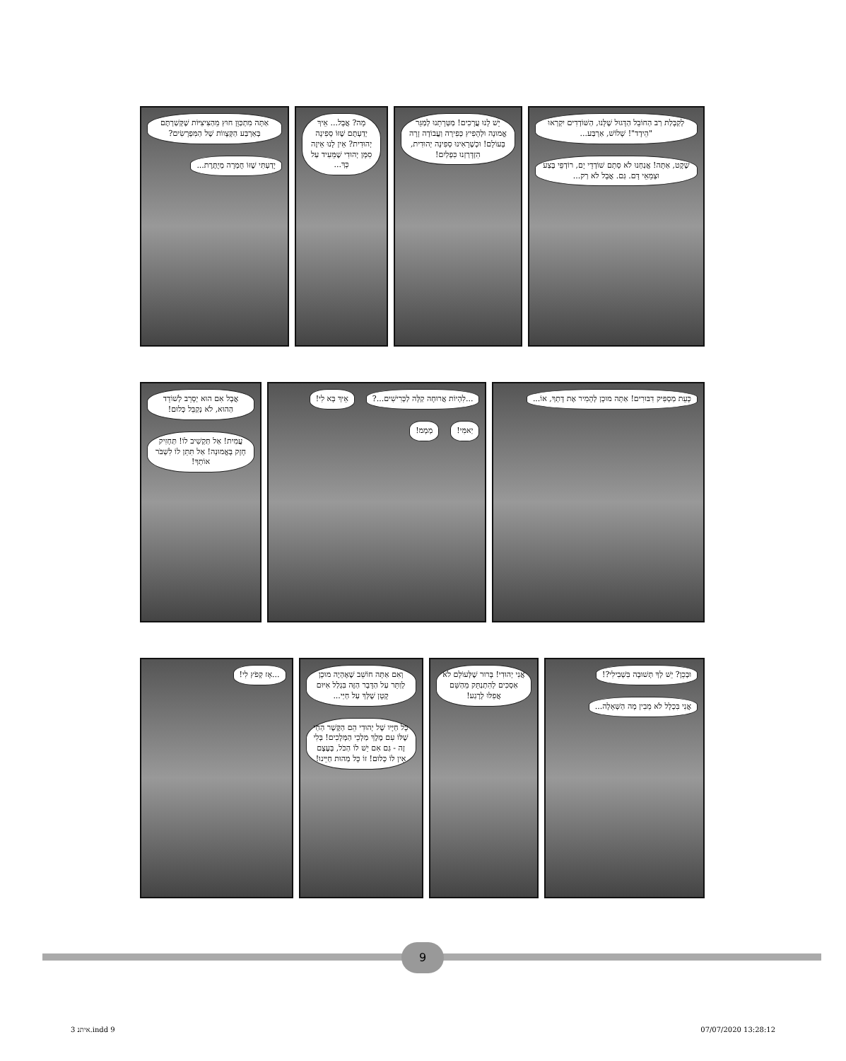לְקַבָּלַת רַב הַחוֹבֵל הַדָּגוּל שֶׁלָּנוּ, הַשּׁוֹדְדִים יִקְרְאוּ "הֵידָד"! שָׁלוֹשׁ, אַרְבַּע... שֶׁקֶט, אַתָּה! אֲנַחְנוּ לֹא סְתָם שׁוֹדְדֵי יָם, רוֹדְפֵי בֶּצַע וּצְמֵאֵי דָּם. גַּם. אֲבָל לֹא רַק...
יֵשׁ לָנוּ עֲרָכִים! מַטְּרָתֵנוּ לְמַגֵּר אֱמוּנָה וּלְהָפִיץ כְּפִירָה וַעֲבוֹדָה זָרָה בָּעוֹלָם! וּכְשֶׁרָאִינוּ סְפִינָה יְהוּדִית, הִזְדָּרַזְנוּ כִּפְלַיִם!
מָה? אֲבָל... אֵיךְ יְדַעְתֶּם שֶׁזּוֹ סְפִינָה יְהוּדִית? אֵין לָנוּ אֵיזֶה סִמָּן יְהוּדִי שֶׁמֵּעִיד עַל כָּךְ...
אַתָּה מִתְכַּוֵּן חוּץ מֵהַצִּיצִיּוֹת שֶׁקְּשַׁרְתֶּם בְּאַרְבַּע הַקְּצָווֹת שֶׁל הַמִּפְרָשִׂים? יָדַעְתִּי שֶׁזּוֹ חֻמְרָה מְיֻתֶּרֶת...
כָּעֵת מַסְפִּיק דִּבּוּרִים! אַתָּה מוּכָן לְהָמִיר אֶת דָּתְךָ, אוֹ...
...לִהְיוֹת אֲרוּחָה קַלָּה לַכְּרִישִׁים...? אֵיךְ בָּא לִי! יַאמִּי! מְמְמ!
אֲבָל אִם הוּא יְסָרֵב לְשׁוֹדֵד הַהוּא, לֹא נְקַבֵּל כְּלוּם! עֲמִית! אַל תַּקְשִׁיב לוֹ! תַּחְזִיק חָזָק בָּאֱמוּנָה! אַל תִּתֵּן לוֹ לִשְׁבֹּר אוֹתְךָ!
וּבְכֵן? יֵשׁ לְךָ תְּשׁוּבָה בִּשְׁבִילִי?! אֲנִי בִּכְלָל לֹא מֵבִין מָה הַשְּׁאֵלָה...
אֲנִי יְהוּדִי! בָּרוּר שֶׁלְּעוֹלָם לֹא אַסְכִּים לְהִתְנַתֵּק מֵהַשֵּׁם אֲפִלּוּ לְרֶגַע!
וְאִם אַתָּה חוֹשֵׁב שֶׁאֶהְיֶה מוּכָן לְוַתֵּר עַל הַדָּבָר הַזֶּה בִּגְלַל אִיּוּם קָטָן שֶׁלְּךָ עַל חַיַּי... כָּל חַיָּיו שֶׁל יְהוּדִי הֵם הַקֶּשֶׁר הַחַי שֶׁלּוֹ עִם מֶלֶךְ מַלְכֵי הַמְּלָכִים! בְּלִי זֶה - גַּם אִם יֵשׁ לוֹ הַכֹּל, בְּעֶצֶם אֵין לוֹ כְּלוּם! זוֹ כָּל מַהוּת חַיֵּינוּ!
...אָז קְפֹץ לִי!
9
איתנ 3.indd 9 07/07/2020 13:28:12